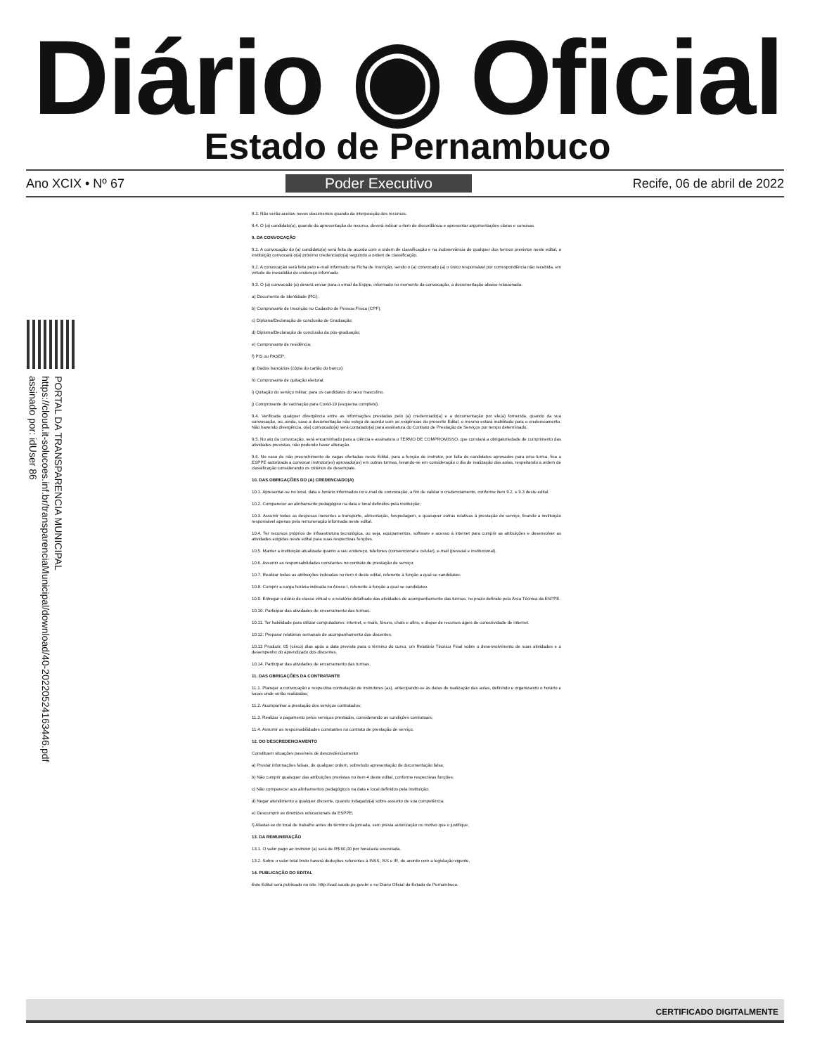Diário ◉ Oficial
Estado de Pernambuco
Ano XCIX • Nº 67 Poder Executivo Recife, 06 de abril de 2022
PORTAL DA TRANSPARENCIA MUNICIPAL
https://cloud.it-solucoes.inf.br/transparenciaMunicipal/download/40-20220524163446.pdf
assinado por: idUser 86
8.3. Não serão aceitos novos documentos quando da interposição dos recursos.
8.4. O (a) candidato(a), quando da apresentação do recurso, deverá indicar o item de discordância e apresentar argumentações claras e concisas.
9. DA CONVOCAÇÃO
9.1. A convocação do (a) candidato(a) será feita de acordo com a ordem de classificação e na inobservância de qualquer dos termos previstos neste edital, a instituição convocará o(a) próximo credenciado(a) seguindo a ordem de classificação.
9.2. A convocação será feita pelo e-mail informado na Ficha de Inscrição, sendo o (a) convocado (a) o único responsável por correspondência não recebida, em virtude de inexatidão do endereço informado.
9.3. O (a) convocado (a) deverá enviar para o email da Esppe, informado no momento da convocação, a documentação abaixo relacionada:
a) Documento de Identidade (RG);
b) Comprovante de Inscrição no Cadastro de Pessoa Física (CPF);
c) Diploma/Declaração de conclusão de Graduação;
d) Diploma/Declaração de conclusão da pós-graduação;
e) Comprovante de residência;
f) PIS ou PASEP;
g) Dados bancários (cópia do cartão do banco);
h) Comprovante de quitação eleitoral;
i) Quitação do serviço militar, para os candidatos do sexo masculino.
j) Comprovante de vacinação para Covid-19 (esquema completo).
9.4. Verificada qualquer divergência entre as informações prestadas pelo (a) credenciado(a) e a documentação por ele(a) fornecida, quando da sua convocação, ou, ainda, caso a documentação não esteja de acordo com as exigências do presente Edital, o mesmo estará inabilitado para o credenciamento. Não havendo divergência, o(a) convocado(a) será contatado(a) para assinatura do Contrato de Prestação de Serviços por tempo determinado.
9.5. No ato da convocação, será encaminhado para a ciência e assinatura o TERMO DE COMPROMISSO, que constará a obrigatoriedade de cumprimento das atividades previstas, não podendo haver alteração.
9.6. No caso de não preenchimento de vagas ofertadas neste Edital, para a função de instrutor, por falta de candidatos aprovados para uma turma, fica a ESPPE autorizada a convocar instrutor(es) aprovado(os) em outras turmas, levando-se em consideração o dia de realização das aulas, respeitando a ordem de classificação considerando os critérios de desempate.
10. DAS OBRIGAÇÕES DO (A) CREDENCIADO(A)
10.1. Apresentar-se no local, data e horário informados no e-mail de convocação, a fim de validar o credenciamento, conforme item 9.2. e 9.3 deste edital.
10.2. Comparecer ao alinhamento pedagógico na data e local definidos pela instituição;
10.3. Assumir todas as despesas inerentes a transporte, alimentação, hospedagem, e quaisquer outras relativas à prestação do serviço, ficando a instituição responsável apenas pela remuneração informada neste edital.
10.4. Ter recursos próprios de infraestrutura tecnológica, ou seja, equipamentos, software e acesso à internet para cumprir as atribuições e desenvolver as atividades exigidas neste edital para suas respectivas funções.
10.5. Manter a instituição atualizada quanto a seu endereço, telefones (convencional e celular), e-mail (pessoal e institucional).
10.6. Assumir as responsabilidades constantes no contrato de prestação de serviço;
10.7. Realizar todas as atribuições indicadas no item 4 deste edital, referente à função a qual se candidatou.
10.8. Cumprir a carga horária indicada no Anexo I, referente à função a qual se candidatou.
10.9. Entregar o diário de classe virtual e o relatório detalhado das atividades de acompanhamento das turmas, no prazo definido pela Área Técnica da ESPPE.
10.10. Participar das atividades de encerramento das turmas.
10.11. Ter habilidade para utilizar computadores: internet, e-mails, fóruns, chats e afins, e dispor de recursos ágeis de conectividade de internet.
10.12. Preparar relatórios semanais de acompanhamento dos discentes;
10.13 Produzir, 05 (cinco) dias após a data prevista para o término do curso, um Relatório Técnico Final sobre o desenvolvimento de suas atividades e o desempenho do aprendizado dos discentes.
10.14. Participar das atividades de encerramento das turmas.
11. DAS OBRIGAÇÕES DA CONTRATANTE
11.1. Planejar a convocação e respectiva contratação de instrutores (as), antecipando-se às datas de realização das aulas, definindo e organizando o horário e locais onde serão realizadas;
11.2. Acompanhar a prestação dos serviços contratados;
11.3. Realizar o pagamento pelos serviços prestados, considerando as condições contratuais;
11.4. Assumir as responsabilidades constantes no contrato de prestação de serviço.
12. DO DESCREDENCIAMENTO
Constituem situações passíveis de descredenciamento:
a) Prestar informações falsas, de qualquer ordem, sobretudo apresentação de documentação falsa;
b) Não cumprir quaisquer das atribuições previstas no item 4 deste edital, conforme respectivas funções;
c) Não comparecer aos alinhamentos pedagógicos na data e local definidos pela instituição;
d) Negar atendimento a qualquer discente, quando indagado(a) sobre assunto de sua competência;
e) Descumprir as diretrizes educacionais da ESPPE;
f) Afastar-se do local de trabalho antes do término da jornada, sem prévia autorização ou motivo que o justifique;
13. DA REMUNERAÇÃO
13.1. O valor pago ao instrutor (a) será de R$ 60,00 por hora/aula executada.
13.2. Sobre o valor total bruto haverá deduções referentes à INSS, ISS e IR, de acordo com a legislação vigente.
14. PUBLICAÇÃO DO EDITAL
Este Edital será publicado no site: http://ead.saude.pe.gov.br e no Diário Oficial do Estado de Pernambuco.
CERTIFICADO DIGITALMENTE